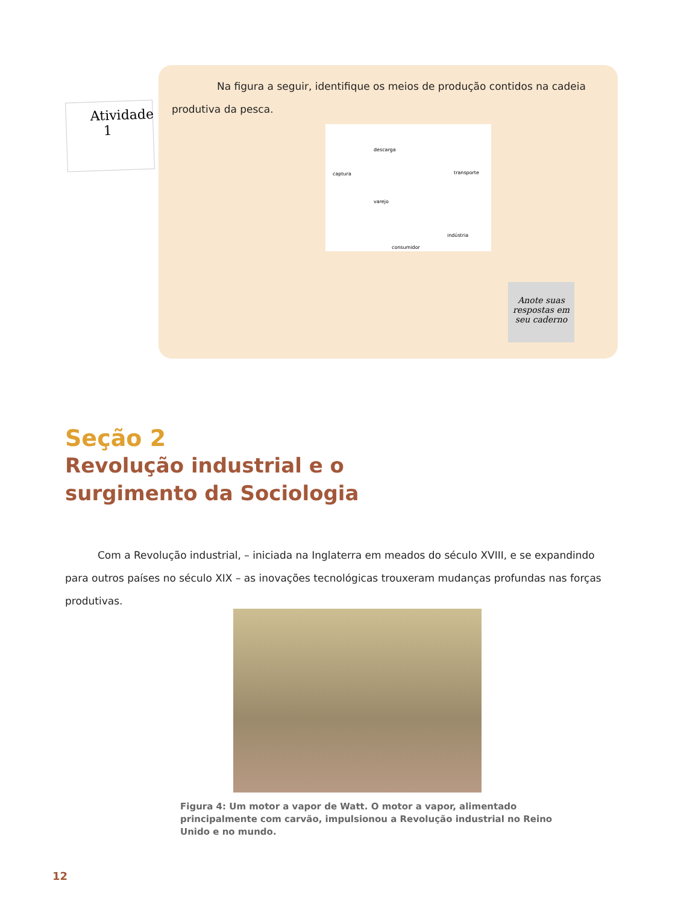Atividade
1
Na figura a seguir, identifique os meios de produção contidos na cadeia produtiva da pesca.
descarga
captura transporte
varejo
indústria
consumidor
Anote suas respostas em seu caderno
Seção 2
Revolução industrial e o
surgimento da Sociologia
Com a Revolução industrial, – iniciada na Inglaterra em meados do século XVIII, e se expandindo para outros países no século XIX – as inovações tecnológicas trouxeram mudanças profundas nas forças produtivas.
Figura 4: Um motor a vapor de Watt. O motor a vapor, alimentado principalmente com carvão, impulsionou a Revolução industrial no Reino Unido e no mundo.
12